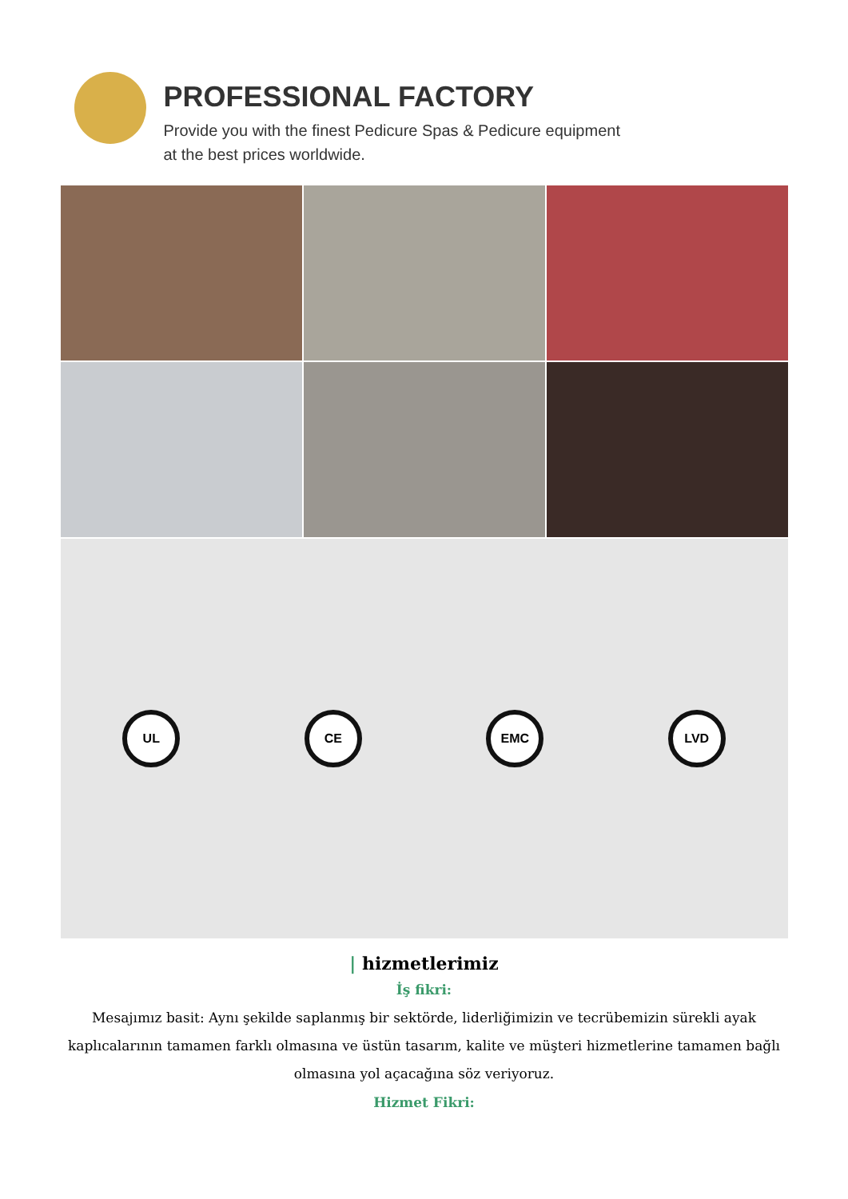PROFESSIONAL FACTORY
Provide you with the finest Pedicure Spas & Pedicure equipment
at the best prices worldwide.
UL CE EMC LVD
| hizmetlerimiz
İş fikri:
Mesajımız basit: Aynı şekilde saplanmış bir sektörde, liderliğimizin ve tecrübemizin sürekli ayak kaplıcalarının tamamen farklı olmasına ve üstün tasarım, kalite ve müşteri hizmetlerine tamamen bağlı olmasına yol açacağına söz veriyoruz.
Hizmet Fikri: